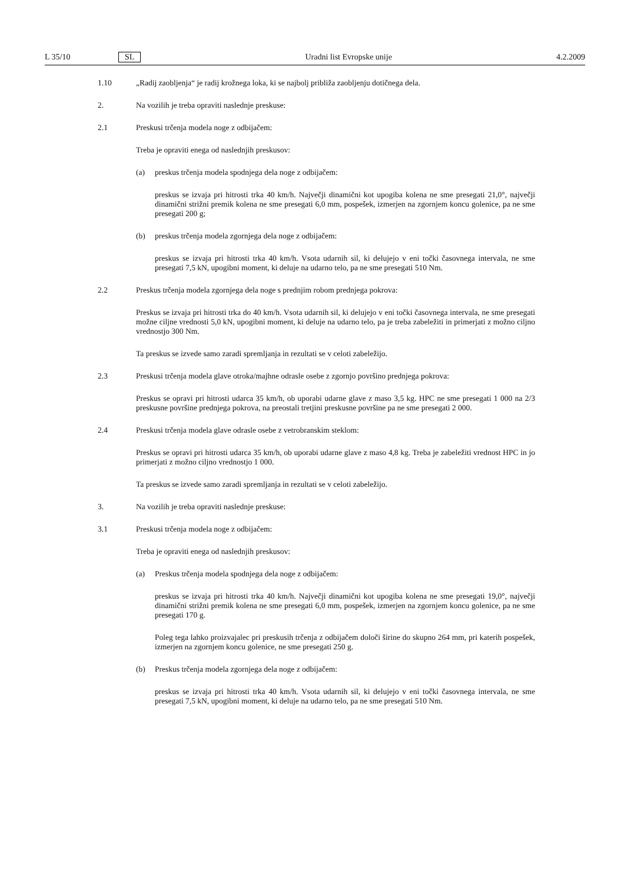L 35/10 SL Uradni list Evropske unije 4.2.2009
1.10 „Radij zaobljenja“ je radij krožnega loka, ki se najbolj približa zaobljenju dotičnega dela.
2. Na vozilih je treba opraviti naslednje preskuse:
2.1 Preskusi trčenja modela noge z odbijačem:
Treba je opraviti enega od naslednjih preskusov:
(a) preskus trčenja modela spodnjega dela noge z odbijačem:
preskus se izvaja pri hitrosti trka 40 km/h. Največji dinamični kot upogiba kolena ne sme presegati 21,0°, največji dinamični strižni premik kolena ne sme presegati 6,0 mm, pospešek, izmerjen na zgornjem koncu golenice, pa ne sme presegati 200 g;
(b) preskus trčenja modela zgornjega dela noge z odbijačem:
preskus se izvaja pri hitrosti trka 40 km/h. Vsota udarnih sil, ki delujejo v eni točki časovnega intervala, ne sme presegati 7,5 kN, upogibni moment, ki deluje na udarno telo, pa ne sme presegati 510 Nm.
2.2 Preskus trčenja modela zgornjega dela noge s prednjim robom prednjega pokrova:
Preskus se izvaja pri hitrosti trka do 40 km/h. Vsota udarnih sil, ki delujejo v eni točki časovnega intervala, ne sme presegati možne ciljne vrednosti 5,0 kN, upogibni moment, ki deluje na udarno telo, pa je treba zabeležiti in primerjati z možno ciljno vrednostjo 300 Nm.
Ta preskus se izvede samo zaradi spremljanja in rezultati se v celoti zabeležijo.
2.3 Preskusi trčenja modela glave otroka/majhne odrasle osebe z zgornjo površino prednjega pokrova:
Preskus se opravi pri hitrosti udarca 35 km/h, ob uporabi udarne glave z maso 3,5 kg. HPC ne sme presegati 1 000 na 2/3 preskusne površine prednjega pokrova, na preostali tretjini preskusne površine pa ne sme presegati 2 000.
2.4 Preskusi trčenja modela glave odrasle osebe z vetrobranskim steklom:
Preskus se opravi pri hitrosti udarca 35 km/h, ob uporabi udarne glave z maso 4,8 kg. Treba je zabeležiti vrednost HPC in jo primerjati z možno ciljno vrednostjo 1 000.
Ta preskus se izvede samo zaradi spremljanja in rezultati se v celoti zabeležijo.
3. Na vozilih je treba opraviti naslednje preskuse:
3.1 Preskusi trčenja modela noge z odbijačem:
Treba je opraviti enega od naslednjih preskusov:
(a) Preskus trčenja modela spodnjega dela noge z odbijačem:
preskus se izvaja pri hitrosti trka 40 km/h. Največji dinamični kot upogiba kolena ne sme presegati 19,0°, največji dinamični strižni premik kolena ne sme presegati 6,0 mm, pospešek, izmerjen na zgornjem koncu golenice, pa ne sme presegati 170 g.
Poleg tega lahko proizvajalec pri preskusih trčenja z odbijačem določi širine do skupno 264 mm, pri katerih pospešek, izmerjen na zgornjem koncu golenice, ne sme presegati 250 g.
(b) Preskus trčenja modela zgornjega dela noge z odbijačem:
preskus se izvaja pri hitrosti trka 40 km/h. Vsota udarnih sil, ki delujejo v eni točki časovnega intervala, ne sme presegati 7,5 kN, upogibni moment, ki deluje na udarno telo, pa ne sme presegati 510 Nm.